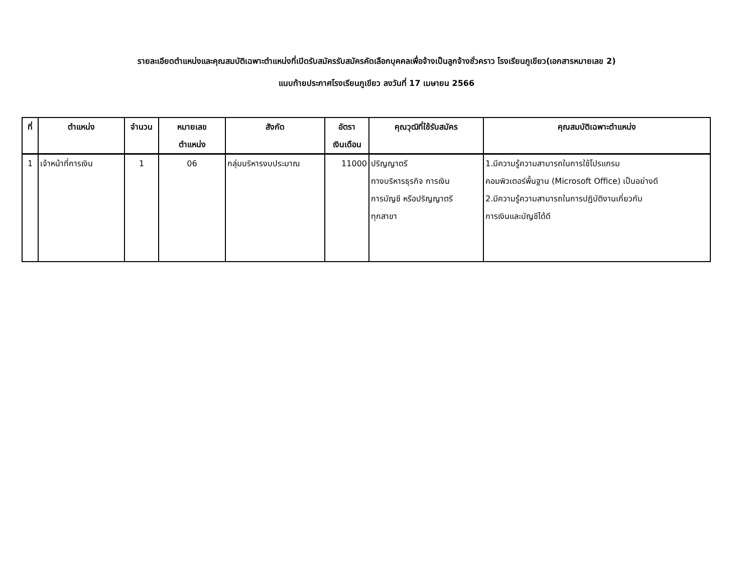รายละเอียดตำแหน่งและคุณสมบัติเฉพาะตำแหน่งที่เปิดรับสมัครรับสมัครคัดเลือกบุคคลเพื่อจ้างเป็นลูกจ้างชั่วคราว โรงเรียนภูเขียว(เอกสารหมายเลข 2)
แนบท้ายประกาศโรงเรียนภูเขียว ลงวันที่ 17 เมษายน 2566
| ที่ | ตำแหน่ง | จำนวน | หมายเลข ตำแหน่ง | สังกัด | อัตรา เงินเดือน | คุณวุฒิที่ใช้รับสมัคร | คุณสมบัติเฉพาะตำแหน่ง |
| --- | --- | --- | --- | --- | --- | --- | --- |
| 1 | เจ้าหน้าที่การเงิน | 1 | 06 | กลุ่มบริหารงบประมาณ | 11000 | ปริญญาตรี ทางบริหารธุรกิจ การเงิน การบัญชี หรือปริญญาตรี ทุกสาขา | 1.มีความรู้ความสามารถในการใช้โปรแกรม คอมพิวเตอร์พื้นฐาน (Microsoft Office) เป็นอย่างดี 2.มีความรู้ความสามารถในการปฏิบัติงานเกี่ยวกับ การเงินและบัญชีได้ดี |